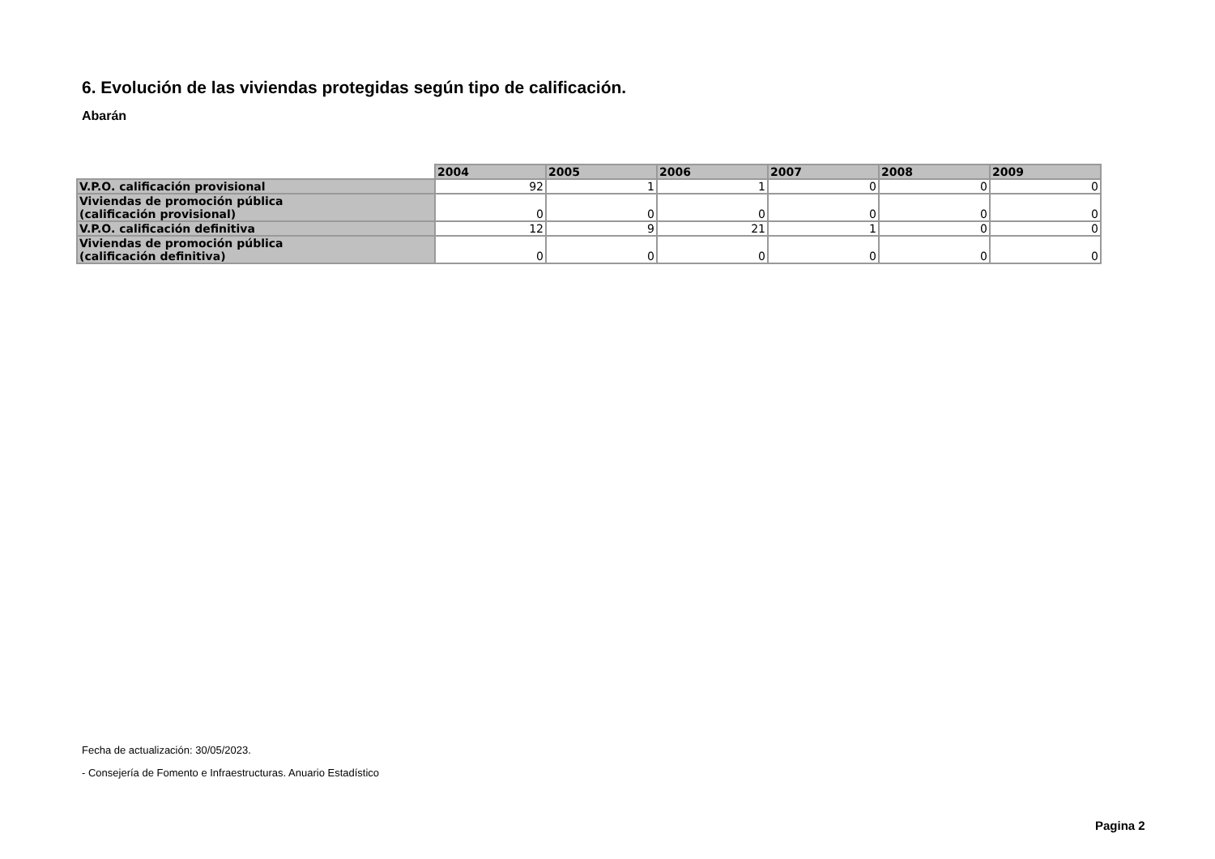6. Evolución de las viviendas protegidas según tipo de calificación.
Abarán
| | 2004 | 2005 | 2006 | 2007 | 2008 | 2009 |
| V.P.O. calificación provisional | 92 | 1 | 1 | 0 | 0 | 0 |
| Viviendas de promoción pública (calificación provisional) | 0 | 0 | 0 | 0 | 0 | 0 |
| V.P.O. calificación definitiva | 12 | 9 | 21 | 1 | 0 | 0 |
| Viviendas de promoción pública (calificación definitiva) | 0 | 0 | 0 | 0 | 0 | 0 |
Fecha de actualización: 30/05/2023.
- Consejería de Fomento e Infraestructuras. Anuario Estadístico
Pagina 2